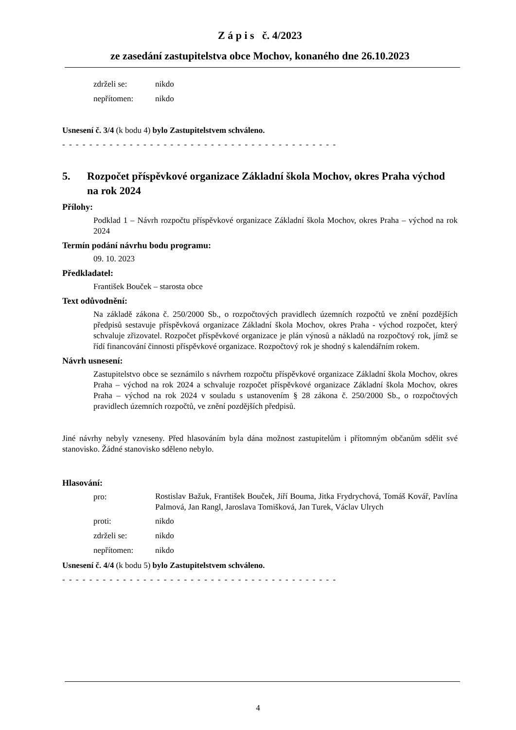Z á p i s č. 4/2023
ze zasedání zastupitelstva obce Mochov, konaného dne 26.10.2023
zdrželi se: nikdo
nepřítomen: nikdo
Usnesení č. 3/4 (k bodu 4) bylo Zastupitelstvem schváleno.
- - - - - - - - - - - - - - - - - - - - - - - - - - - - - - - - - - - - - - - - -
5. Rozpočet příspěvkové organizace Základní škola Mochov, okres Praha východ na rok 2024
Přílohy:
Podklad 1 – Návrh rozpočtu příspěvkové organizace Základní škola Mochov, okres Praha – východ na rok 2024
Termín podání návrhu bodu programu:
09. 10. 2023
Předkladatel:
František Bouček – starosta obce
Text odůvodnění:
Na základě zákona č. 250/2000 Sb., o rozpočtových pravidlech územních rozpočtů ve znění pozdějších předpisů sestavuje příspěvková organizace Základní škola Mochov, okres Praha - východ rozpočet, který schvaluje zřizovatel. Rozpočet příspěvkové organizace je plán výnosů a nákladů na rozpočtový rok, jímž se řídí financování činnosti příspěvkové organizace. Rozpočtový rok je shodný s kalendářním rokem.
Návrh usnesení:
Zastupitelstvo obce se seznámilo s návrhem rozpočtu příspěvkové organizace Základní škola Mochov, okres Praha – východ na rok 2024 a schvaluje rozpočet příspěvkové organizace Základní škola Mochov, okres Praha – východ na rok 2024 v souladu s ustanovením § 28 zákona č. 250/2000 Sb., o rozpočtových pravidlech územních rozpočtů, ve znění pozdějších předpisů.
Jiné návrhy nebyly vzneseny. Před hlasováním byla dána možnost zastupitelům i přítomným občanům sdělit své stanovisko. Žádné stanovisko sděleno nebylo.
Hlasování:
pro:
Rostislav Bažuk, František Bouček, Jiří Bouma, Jitka Frydrychová, Tomáš Kovář, Pavlína Palmová, Jan Rangl, Jaroslava Tomišková, Jan Turek, Václav Ulrych
proti: nikdo
zdrželi se: nikdo
nepřítomen: nikdo
Usnesení č. 4/4 (k bodu 5) bylo Zastupitelstvem schváleno.
- - - - - - - - - - - - - - - - - - - - - - - - - - - - - - - - - - - - - - - - -
4